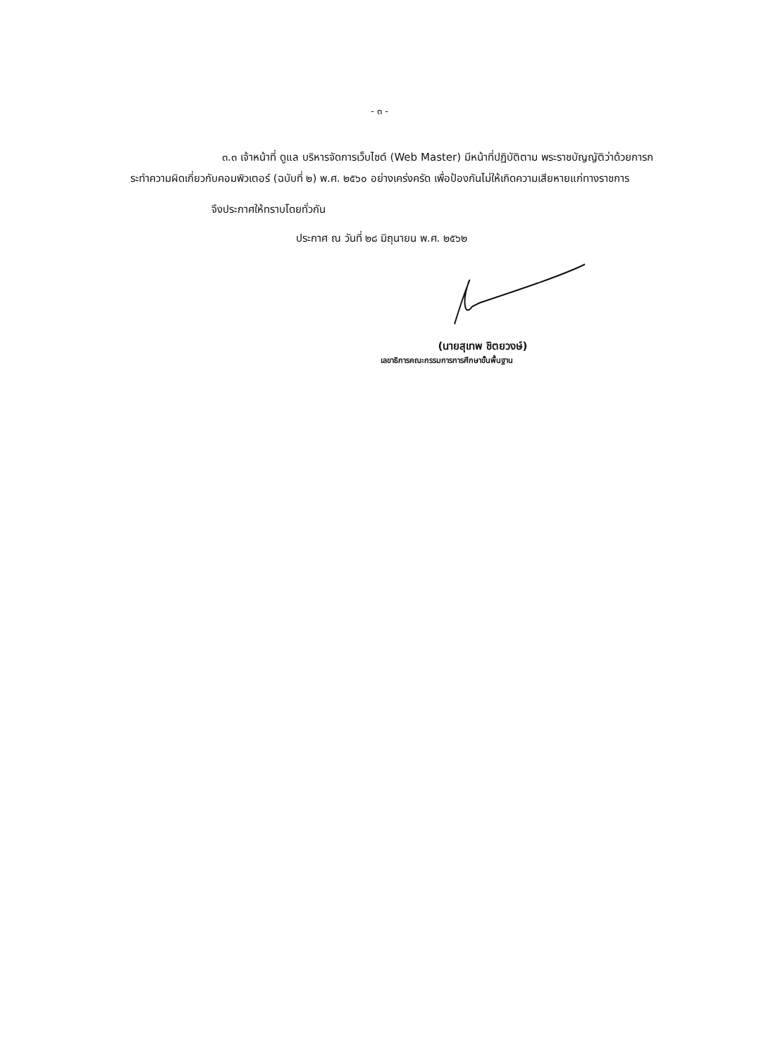- ๓ -
๓.๓ เจ้าหน้าที่ ดูแล บริหารจัดการเว็บไซต์ (Web Master) มีหน้าที่ปฏิบัติตาม พระราชบัญญัติว่าด้วยการกระทำความผิดเกี่ยวกับคอมพิวเตอร์ (ฉบับที่ ๒) พ.ศ. ๒๕๖๐ อย่างเคร่งครัด เพื่อป้องกันไม่ให้เกิดความเสียหายแก่ทางราชการ
จึงประกาศให้ทราบโดยทั่วกัน
ประกาศ ณ วันที่ ๒๘ มิถุนายน พ.ศ. ๒๕๖๒
(นายสุเทพ ชิตยวงษ์)
เลขาธิการคณะกรรมการการศึกษาขั้นพื้นฐาน